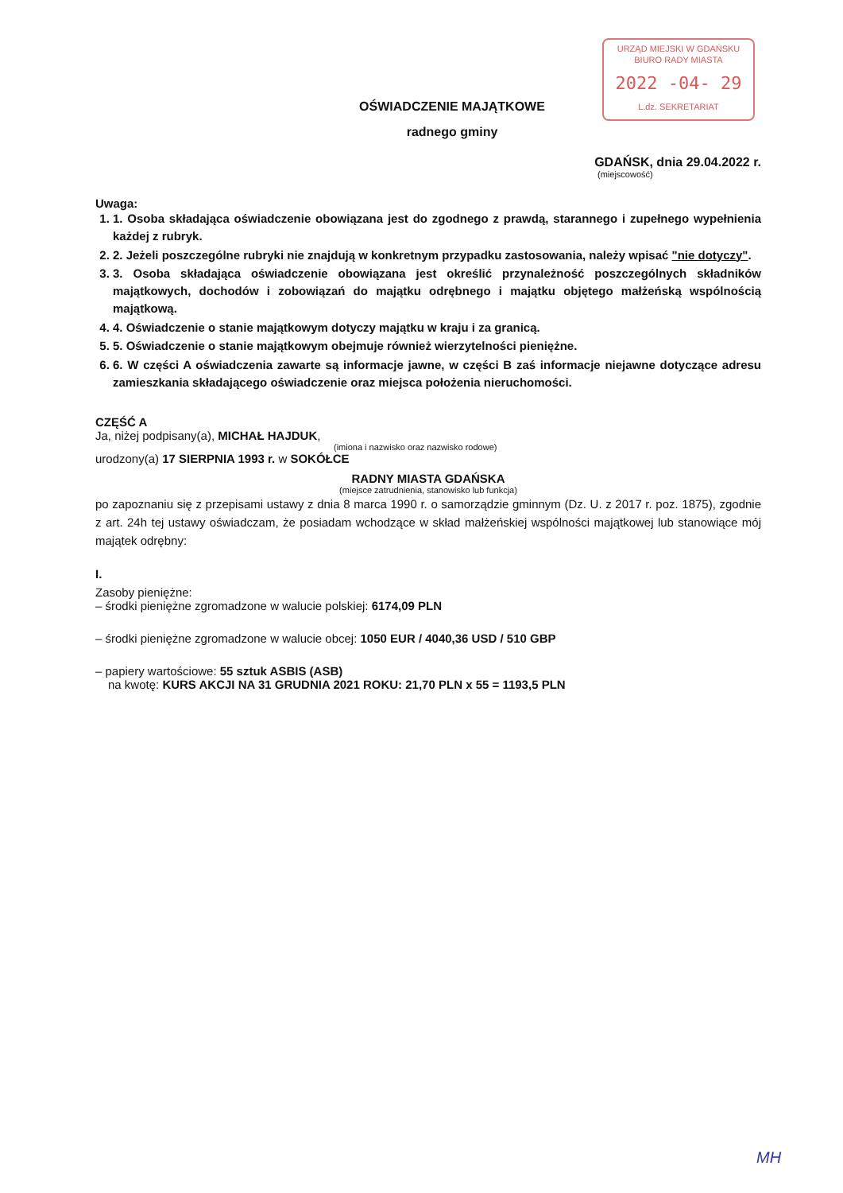URZĄD MIEJSKI W GDAŃSKU
BIURO RADY MIASTA
2022 -04- 29
L.dz. SEKRETARIAT
OŚWIADCZENIE MAJĄTKOWE
radnego gminy
GDAŃSK, dnia 29.04.2022 r.
(miejscowość)
Uwaga:
1. 1. Osoba składająca oświadczenie obowiązana jest do zgodnego z prawdą, starannego i zupełnego wypełnienia każdej z rubryk.
2. 2. Jeżeli poszczególne rubryki nie znajdują w konkretnym przypadku zastosowania, należy wpisać "nie dotyczy".
3. 3. Osoba składająca oświadczenie obowiązana jest określić przynależność poszczególnych składników majątkowych, dochodów i zobowiązań do majątku odrębnego i majątku objętego małżeńską wspólnością majątkową.
4. 4. Oświadczenie o stanie majątkowym dotyczy majątku w kraju i za granicą.
5. 5. Oświadczenie o stanie majątkowym obejmuje również wierzytelności pieniężne.
6. 6. W części A oświadczenia zawarte są informacje jawne, w części B zaś informacje niejawne dotyczące adresu zamieszkania składającego oświadczenie oraz miejsca położenia nieruchomości.
CZĘŚĆ A
Ja, niżej podpisany(a), MICHAŁ HAJDUK,
(imiona i nazwisko oraz nazwisko rodowe)
urodzony(a) 17 SIERPNIA 1993 r. w SOKÓŁCE
RADNY MIASTA GDAŃSKA
(miejsce zatrudnienia, stanowisko lub funkcja)
po zapoznaniu się z przepisami ustawy z dnia 8 marca 1990 r. o samorządzie gminnym (Dz. U. z 2017 r. poz. 1875), zgodnie z art. 24h tej ustawy oświadczam, że posiadam wchodzące w skład małżeńskiej wspólności majątkowej lub stanowiące mój majątek odrębny:
I.
Zasoby pieniężne:
– środki pieniężne zgromadzone w walucie polskiej: 6174,09 PLN
– środki pieniężne zgromadzone w walucie obcej: 1050 EUR / 4040,36 USD / 510 GBP
– papiery wartościowe: 55 sztuk ASBIS (ASB)
na kwotę: KURS AKCJI NA 31 GRUDNIA 2021 ROKU: 21,70 PLN x 55 = 1193,5 PLN
MH